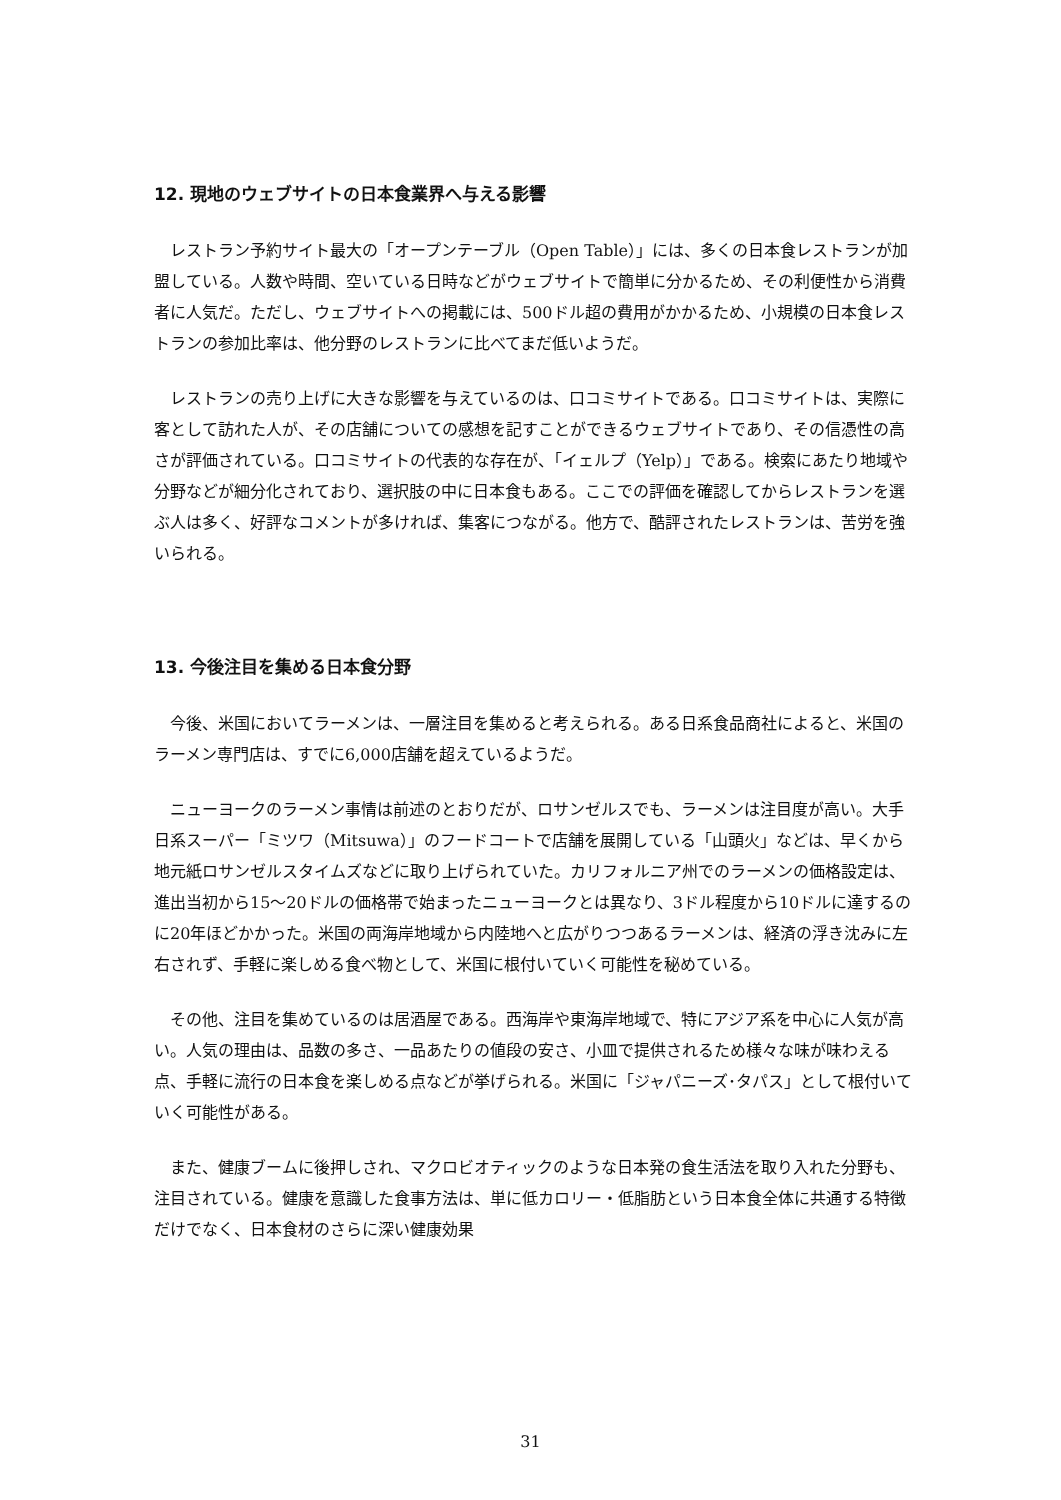12. 現地のウェブサイトの日本食業界へ与える影響
レストラン予約サイト最大の「オープンテーブル（Open Table）」には、多くの日本食レストランが加盟している。人数や時間、空いている日時などがウェブサイトで簡単に分かるため、その利便性から消費者に人気だ。ただし、ウェブサイトへの掲載には、500ドル超の費用がかかるため、小規模の日本食レストランの参加比率は、他分野のレストランに比べてまだ低いようだ。
レストランの売り上げに大きな影響を与えているのは、口コミサイトである。口コミサイトは、実際に客として訪れた人が、その店舗についての感想を記すことができるウェブサイトであり、その信憑性の高さが評価されている。口コミサイトの代表的な存在が、「イェルプ（Yelp）」である。検索にあたり地域や分野などが細分化されており、選択肢の中に日本食もある。ここでの評価を確認してからレストランを選ぶ人は多く、好評なコメントが多ければ、集客につながる。他方で、酷評されたレストランは、苦労を強いられる。
13. 今後注目を集める日本食分野
今後、米国においてラーメンは、一層注目を集めると考えられる。ある日系食品商社によると、米国のラーメン専門店は、すでに6,000店舗を超えているようだ。
ニューヨークのラーメン事情は前述のとおりだが、ロサンゼルスでも、ラーメンは注目度が高い。大手日系スーパー「ミツワ（Mitsuwa）」のフードコートで店舗を展開している「山頭火」などは、早くから地元紙ロサンゼルスタイムズなどに取り上げられていた。カリフォルニア州でのラーメンの価格設定は、進出当初から15～20ドルの価格帯で始まったニューヨークとは異なり、3ドル程度から10ドルに達するのに20年ほどかかった。米国の両海岸地域から内陸地へと広がりつつあるラーメンは、経済の浮き沈みに左右されず、手軽に楽しめる食べ物として、米国に根付いていく可能性を秘めている。
その他、注目を集めているのは居酒屋である。西海岸や東海岸地域で、特にアジア系を中心に人気が高い。人気の理由は、品数の多さ、一品あたりの値段の安さ、小皿で提供されるため様々な味が味わえる点、手軽に流行の日本食を楽しめる点などが挙げられる。米国に「ジャパニーズ･タパス」として根付いていく可能性がある。
また、健康ブームに後押しされ、マクロビオティックのような日本発の食生活法を取り入れた分野も、注目されている。健康を意識した食事方法は、単に低カロリー・低脂肪という日本食全体に共通する特徴だけでなく、日本食材のさらに深い健康効果
31